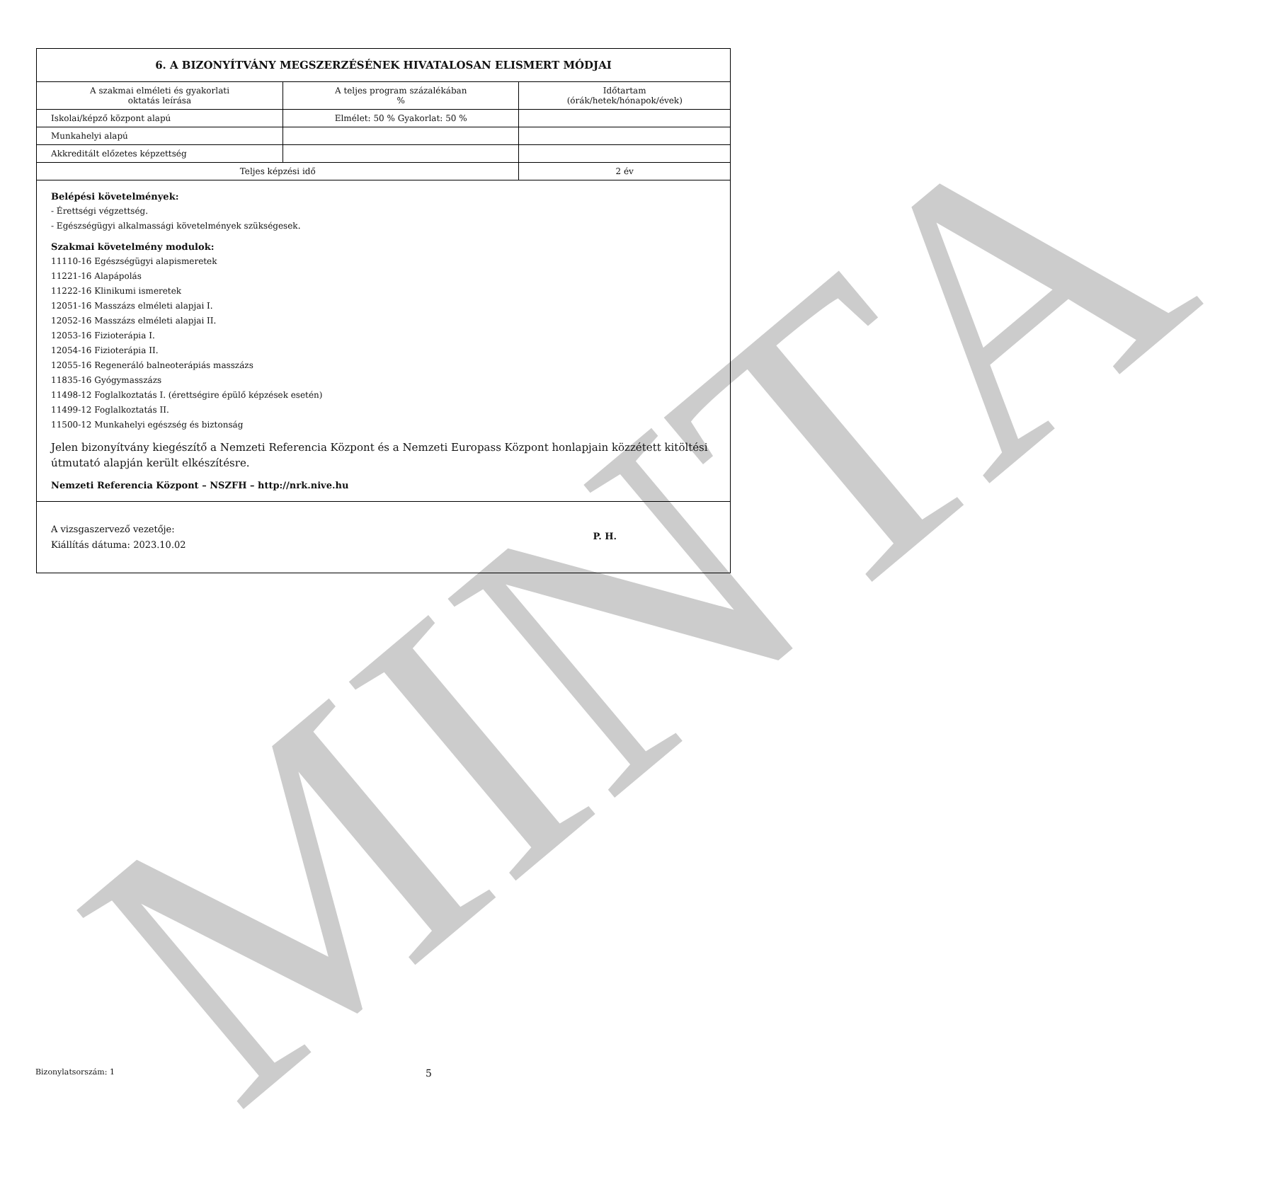MINTA
| 6. A BIZONYÍTVÁNY MEGSZERZÉSÉNEK HIVATALOSAN ELISMERT MÓDJAI | | |
| --- | --- | --- |
| A szakmai elméleti és gyakorlati oktatás leírása | A teljes program százalékában % | Időtartam (órák/hetek/hónapok/évek) |
| Iskolai/képző központ alapú | Elmélet: 50 % Gyakorlat: 50 % | |
| Munkahelyi alapú | | |
| Akkreditált előzetes képzettség | | |
| Teljes képzési idő | | 2 év |
Belépési követelmények:
- Érettségi végzettség.
- Egészségügyi alkalmassági követelmények szükségesek.
Szakmai követelmény modulok:
11110-16 Egészségügyi alapismeretek
11221-16 Alapápolás
11222-16 Klinikumi ismeretek
12051-16 Masszázs elméleti alapjai I.
12052-16 Masszázs elméleti alapjai II.
12053-16 Fizioterápia I.
12054-16 Fizioterápia II.
12055-16 Regeneráló balneoterápiás masszázs
11835-16 Gyógymasszázs
11498-12 Foglalkoztatás I. (érettségire épülő képzések esetén)
11499-12 Foglalkoztatás II.
11500-12 Munkahelyi egészség és biztonság
Jelen bizonyítvány kiegészítő a Nemzeti Referencia Központ és a Nemzeti Europass Központ honlapjain közzétett kitöltési útmutató alapján került elkészítésre.
Nemzeti Referencia Központ – NSZFH – http://nrk.nive.hu
A vizsgaszervező vezetője:
Kiállítás dátuma: 2023.10.02
P. H.
Bizonylatsorszám: 1 5